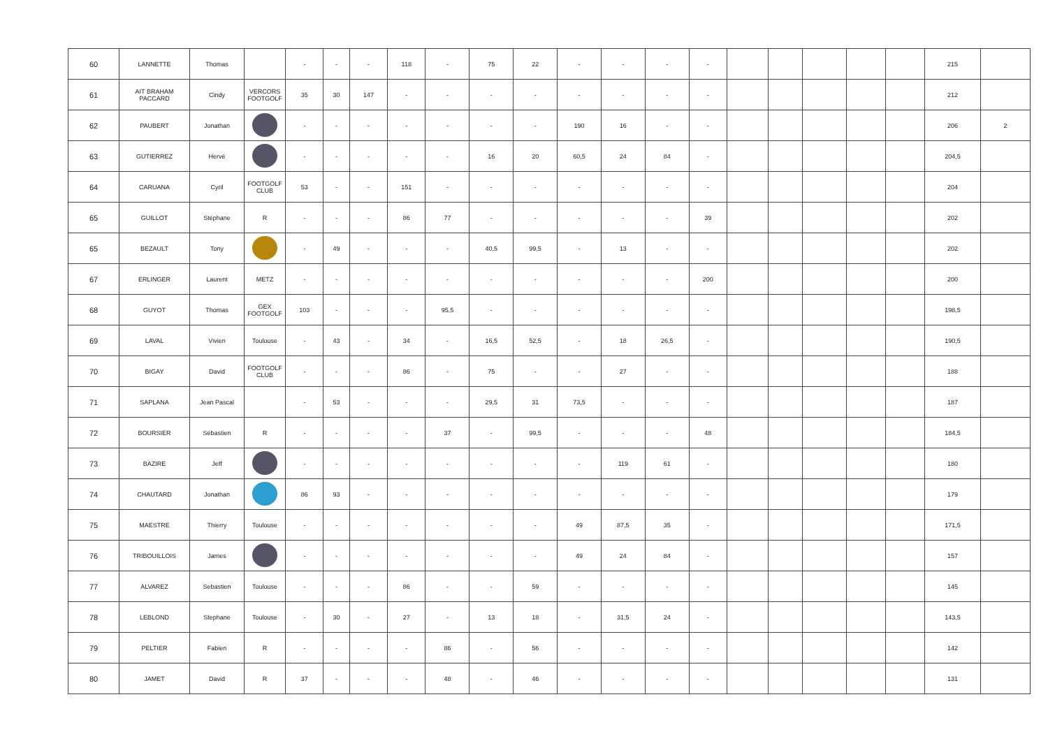| 60 | LANNETTE | Thomas | | - | - | - | 118 | - | 75 | 22 | - | - | - | - | | | | | | 215 | |
| 61 | AIT BRAHAM PACCARD | Cindy | VERCORS FOOTGOLF | 35 | 30 | 147 | - | - | - | - | - | - | - | - | | | | | | 212 | |
| 62 | PAUBERT | Jonathan | | - | - | - | - | - | - | - | 190 | 16 | - | - | | | | | | 206 | 2 |
| 63 | GUTIERREZ | Hervé | | - | - | - | - | - | 16 | 20 | 60,5 | 24 | 84 | - | | | | | | 204,5 | |
| 64 | CARUANA | Cyril | FOOTGOLF CLUB | 53 | - | - | 151 | - | - | - | - | - | - | - | | | | | | 204 | |
| 65 | GUILLOT | Stéphane | R | - | - | - | 86 | 77 | - | - | - | - | - | 39 | | | | | | 202 | |
| 65 | BEZAULT | Tony | | - | 49 | - | - | - | 40,5 | 99,5 | - | 13 | - | - | | | | | | 202 | |
| 67 | ERLINGER | Laurent | METZ | - | - | - | - | - | - | - | - | - | - | 200 | | | | | | 200 | |
| 68 | GUYOT | Thomas | GEX FOOTGOLF | 103 | - | - | - | 95,5 | - | - | - | - | - | - | | | | | | 198,5 | |
| 69 | LAVAL | Vivien | Toulouse | - | 43 | - | 34 | - | 16,5 | 52,5 | - | 18 | 26,5 | - | | | | | | 190,5 | |
| 70 | BIGAY | David | FOOTGOLF CLUB | - | - | - | 86 | - | 75 | - | - | 27 | - | - | | | | | | 188 | |
| 71 | SAPLANA | Jean Pascal | | - | 53 | - | - | - | 29,5 | 31 | 73,5 | - | - | - | | | | | | 187 | |
| 72 | BOURSIER | Sébastien | R | - | - | - | - | 37 | - | 99,5 | - | - | - | 48 | | | | | | 184,5 | |
| 73 | BAZIRE | Jeff | | - | - | - | - | - | - | - | - | 119 | 61 | - | | | | | | 180 | |
| 74 | CHAUTARD | Jonathan | | 86 | 93 | - | - | - | - | - | - | - | - | - | | | | | | 179 | |
| 75 | MAESTRE | Thierry | Toulouse | - | - | - | - | - | - | - | 49 | 87,5 | 35 | - | | | | | | 171,5 | |
| 76 | TRIBOUILLOIS | James | | - | - | - | - | - | - | - | 49 | 24 | 84 | - | | | | | | 157 | |
| 77 | ALVAREZ | Sebastien | Toulouse | - | - | - | 86 | - | - | 59 | - | - | - | - | | | | | | 145 | |
| 78 | LEBLOND | Stephane | Toulouse | - | 30 | - | 27 | - | 13 | 18 | - | 31,5 | 24 | - | | | | | | 143,5 | |
| 79 | PELTIER | Fabien | R | - | - | - | - | 86 | - | 56 | - | - | - | - | | | | | | 142 | |
| 80 | JAMET | David | R | 37 | - | - | - | 48 | - | 46 | - | - | - | - | | | | | | 131 | |